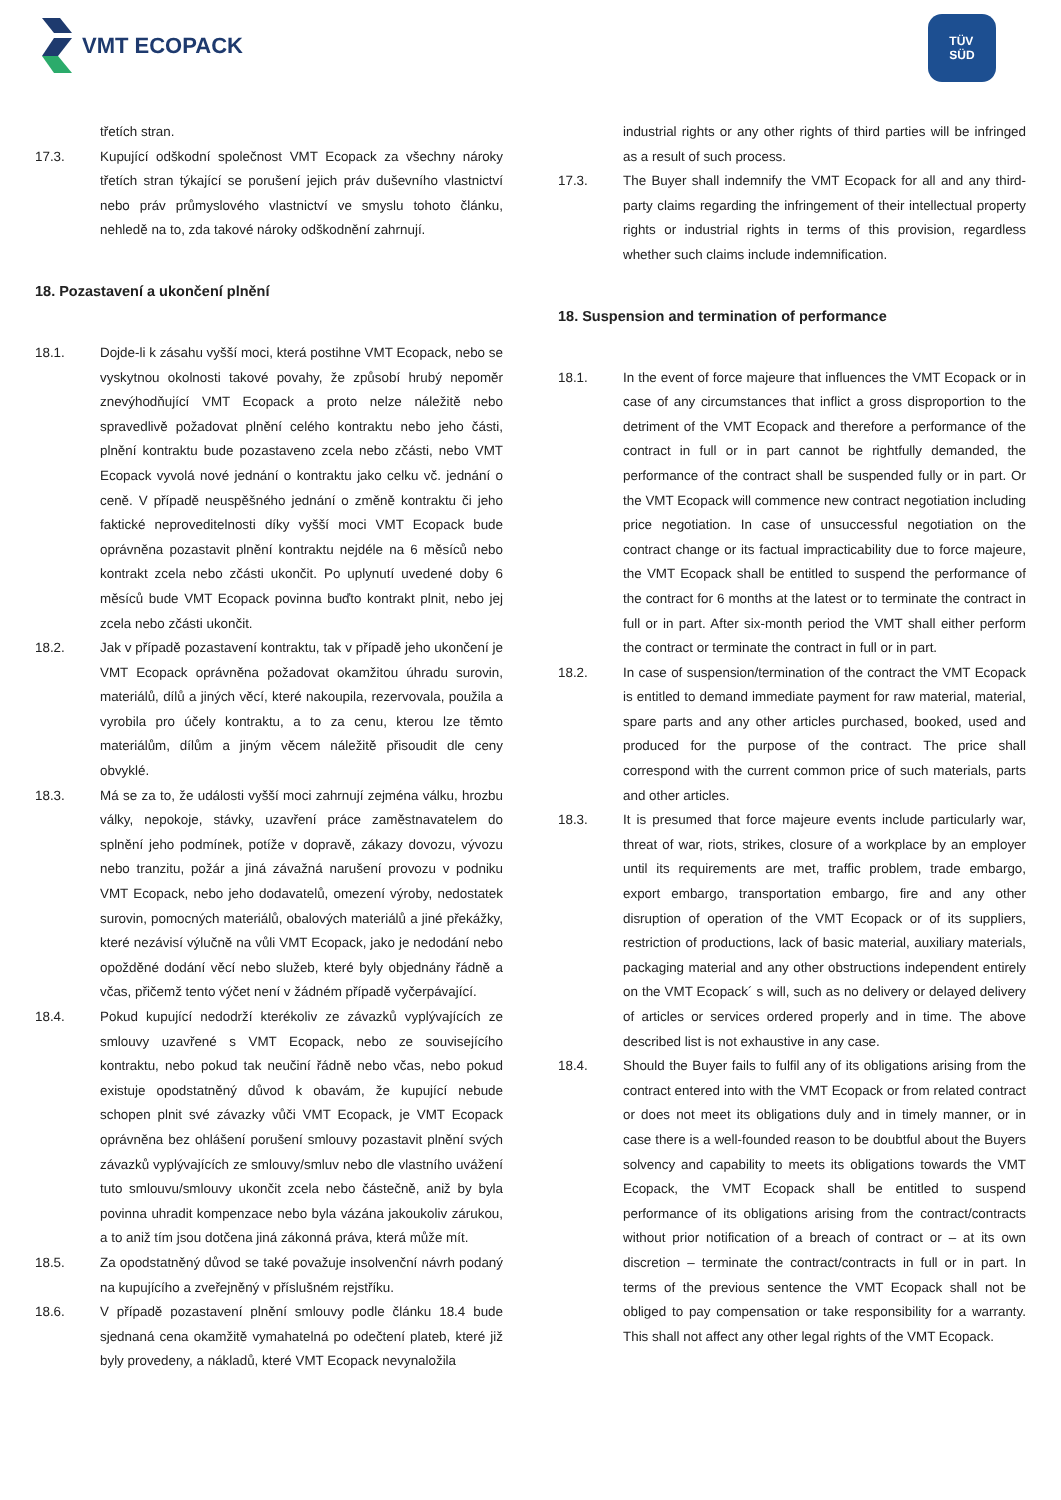VMT ECOPACK
TÜV
SÜD
třetích stran.
17.3. Kupující odškodní společnost VMT Ecopack za všechny nároky třetích stran týkající se porušení jejich práv duševního vlastnictví nebo práv průmyslového vlastnictví ve smyslu tohoto článku, nehledě na to, zda takové nároky odškodnění zahrnují.
18. Pozastavení a ukončení plnění
18.1. Dojde-li k zásahu vyšší moci, která postihne VMT Ecopack, nebo se vyskytnou okolnosti takové povahy, že způsobí hrubý nepoměr znevýhodňující VMT Ecopack a proto nelze náležitě nebo spravedlivě požadovat plnění celého kontraktu nebo jeho části, plnění kontraktu bude pozastaveno zcela nebo zčásti, nebo VMT Ecopack vyvolá nové jednání o kontraktu jako celku vč. jednání o ceně. V případě neuspěšného jednání o změně kontraktu či jeho faktické neproveditelnosti díky vyšší moci VMT Ecopack bude oprávněna pozastavit plnění kontraktu nejdéle na 6 měsíců nebo kontrakt zcela nebo zčásti ukončit. Po uplynutí uvedené doby 6 měsíců bude VMT Ecopack povinna buďto kontrakt plnit, nebo jej zcela nebo zčásti ukončit.
18.2. Jak v případě pozastavení kontraktu, tak v případě jeho ukončení je VMT Ecopack oprávněna požadovat okamžitou úhradu surovin, materiálů, dílů a jiných věcí, které nakoupila, rezervovala, použila a vyrobila pro účely kontraktu, a to za cenu, kterou lze těmto materiálům, dílům a jiným věcem náležitě přisoudit dle ceny obvyklé.
18.3. Má se za to, že události vyšší moci zahrnují zejména válku, hrozbu války, nepokoje, stávky, uzavření práce zaměstnavatelem do splnění jeho podmínek, potíže v dopravě, zákazy dovozu, vývozu nebo tranzitu, požár a jiná závažná narušení provozu v podniku VMT Ecopack, nebo jeho dodavatelů, omezení výroby, nedostatek surovin, pomocných materiálů, obalových materiálů a jiné překážky, které nezávisí výlučně na vůli VMT Ecopack, jako je nedodání nebo opožděné dodání věcí nebo služeb, které byly objednány řádně a včas, přičemž tento výčet není v žádném případě vyčerpávající.
18.4. Pokud kupující nedodrží kterékoliv ze závazků vyplývajících ze smlouvy uzavřené s VMT Ecopack, nebo ze souvisejícího kontraktu, nebo pokud tak neučiní řádně nebo včas, nebo pokud existuje opodstatněný důvod k obavám, že kupující nebude schopen plnit své závazky vůči VMT Ecopack, je VMT Ecopack oprávněna bez ohlášení porušení smlouvy pozastavit plnění svých závazků vyplývajících ze smlouvy/smluv nebo dle vlastního uvážení tuto smlouvu/smlouvy ukončit zcela nebo částečně, aniž by byla povinna uhradit kompenzace nebo byla vázána jakoukoliv zárukou, a to aniž tím jsou dotčena jiná zákonná práva, která může mít.
18.5. Za opodstatněný důvod se také považuje insolvenční návrh podaný na kupujícího a zveřejněný v příslušném rejstříku.
18.6. V případě pozastavení plnění smlouvy podle článku 18.4 bude sjednaná cena okamžitě vymahatelná po odečtení plateb, které již byly provedeny, a nákladů, které VMT Ecopack nevynaložila
industrial rights or any other rights of third parties will be infringed as a result of such process.
17.3. The Buyer shall indemnify the VMT Ecopack for all and any third-party claims regarding the infringement of their intellectual property rights or industrial rights in terms of this provision, regardless whether such claims include indemnification.
18. Suspension and termination of performance
18.1. In the event of force majeure that influences the VMT Ecopack or in case of any circumstances that inflict a gross disproportion to the detriment of the VMT Ecopack and therefore a performance of the contract in full or in part cannot be rightfully demanded, the performance of the contract shall be suspended fully or in part. Or the VMT Ecopack will commence new contract negotiation including price negotiation. In case of unsuccessful negotiation on the contract change or its factual impracticability due to force majeure, the VMT Ecopack shall be entitled to suspend the performance of the contract for 6 months at the latest or to terminate the contract in full or in part. After six-month period the VMT shall either perform the contract or terminate the contract in full or in part.
18.2. In case of suspension/termination of the contract the VMT Ecopack is entitled to demand immediate payment for raw material, material, spare parts and any other articles purchased, booked, used and produced for the purpose of the contract. The price shall correspond with the current common price of such materials, parts and other articles.
18.3. It is presumed that force majeure events include particularly war, threat of war, riots, strikes, closure of a workplace by an employer until its requirements are met, traffic problem, trade embargo, export embargo, transportation embargo, fire and any other disruption of operation of the VMT Ecopack or of its suppliers, restriction of productions, lack of basic material, auxiliary materials, packaging material and any other obstructions independent entirely on the VMT Ecopack´ s will, such as no delivery or delayed delivery of articles or services ordered properly and in time. The above described list is not exhaustive in any case.
18.4. Should the Buyer fails to fulfil any of its obligations arising from the contract entered into with the VMT Ecopack or from related contract or does not meet its obligations duly and in timely manner, or in case there is a well-founded reason to be doubtful about the Buyers solvency and capability to meets its obligations towards the VMT Ecopack, the VMT Ecopack shall be entitled to suspend performance of its obligations arising from the contract/contracts without prior notification of a breach of contract or – at its own discretion – terminate the contract/contracts in full or in part. In terms of the previous sentence the VMT Ecopack shall not be obliged to pay compensation or take responsibility for a warranty. This shall not affect any other legal rights of the VMT Ecopack.